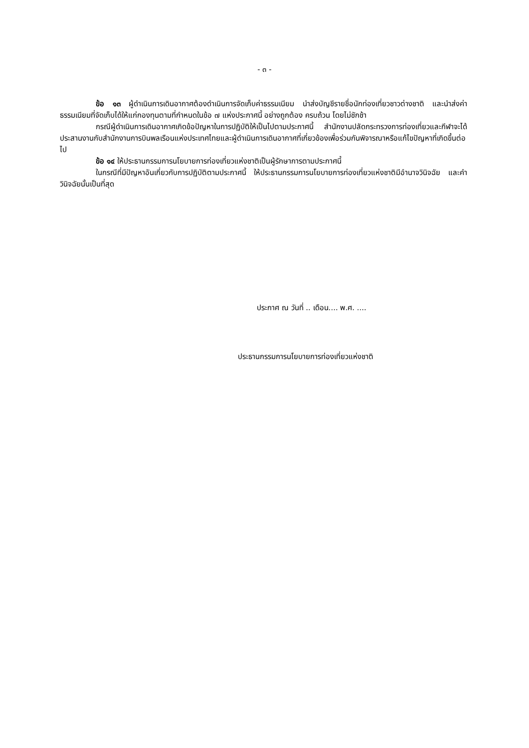- ๓ -
ข้อ ๑๓ ผู้ดำเนินการเดินอากาศต้องดำเนินการจัดเก็บค่าธรรมเนียม นำส่งบัญชีรายชื่อนักท่องเที่ยวชาวต่างชาติ และนำส่งค่าธรรมเนียมที่จัดเก็บได้ให้แก่กองทุนตามที่กำหนดในข้อ ๗ แห่งประกาศนี้ อย่างถูกต้อง ครบถ้วน โดยไม่ชักช้า
กรณีผู้ดำเนินการเดินอากาศเกิดข้อปัญหาในการปฏิบัติให้เป็นไปตามประกาศนี้ สำนักงานปลัดกระทรวงการท่องเที่ยวและกีฬาจะได้ประสานงานกับสำนักงานการบินพลเรือนแห่งประเทศไทยและผู้ดำเนินการเดินอากาศที่เกี่ยวข้องเพื่อร่วมกันพิจารณาหรือแก้ไขปัญหาที่เกิดขึ้นต่อไป
ข้อ ๑๔ ให้ประธานกรรมการนโยบายการท่องเที่ยวแห่งชาติเป็นผู้รักษาการตามประกาศนี้
ในกรณีที่มีปัญหาอันเกี่ยวกับการปฏิบัติตามประกาศนี้ ให้ประธานกรรมการนโยบายการท่องเที่ยวแห่งชาติมีอำนาจวินิจฉัย และคำวินิจฉัยนั้นเป็นที่สุด
ประกาศ ณ วันที่ .. เดือน.... พ.ศ. ....
ประธานกรรมการนโยบายการท่องเที่ยวแห่งชาติ